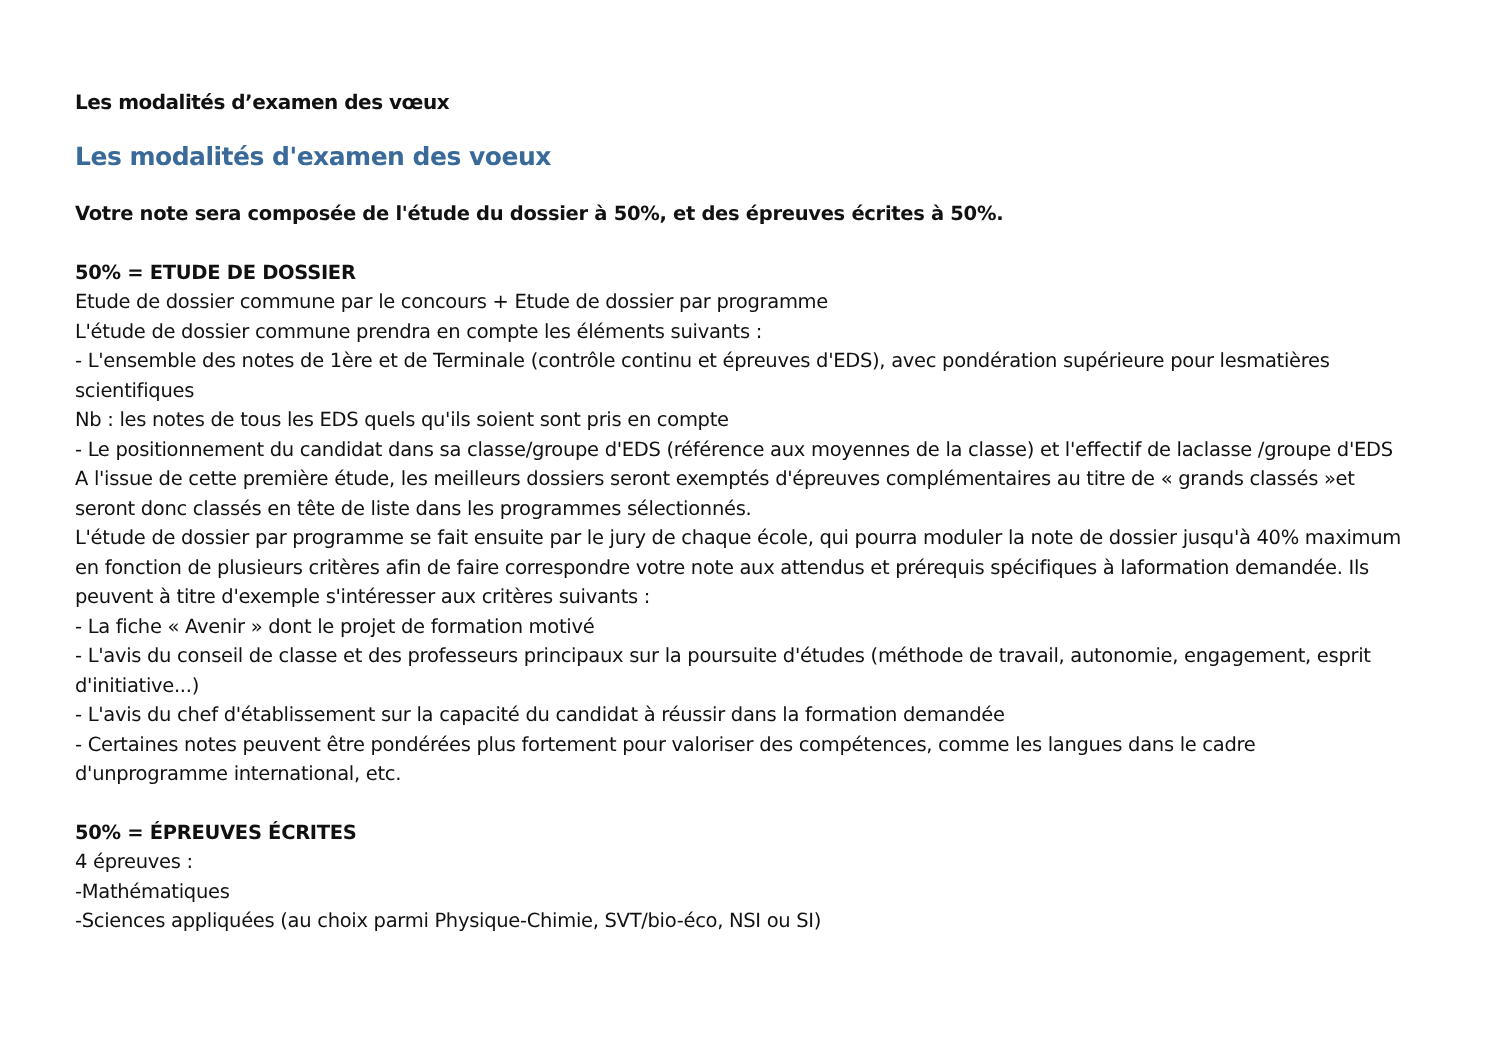Les modalités d’examen des vœux
Les modalités d'examen des voeux
Votre note sera composée de l'étude du dossier à 50%, et des épreuves écrites à 50%.
50% = ETUDE DE DOSSIER
Etude de dossier commune par le concours + Etude de dossier par programme
L'étude de dossier commune prendra en compte les éléments suivants :
- L'ensemble des notes de 1ère et de Terminale (contrôle continu et épreuves d'EDS), avec pondération supérieure pour lesmatières scientifiques
Nb : les notes de tous les EDS quels qu'ils soient sont pris en compte
- Le positionnement du candidat dans sa classe/groupe d'EDS (référence aux moyennes de la classe) et l'effectif de laclasse /groupe d'EDS
A l'issue de cette première étude, les meilleurs dossiers seront exemptés d'épreuves complémentaires au titre de « grands classés »et seront donc classés en tête de liste dans les programmes sélectionnés.
L'étude de dossier par programme se fait ensuite par le jury de chaque école, qui pourra moduler la note de dossier jusqu'à 40% maximum en fonction de plusieurs critères afin de faire correspondre votre note aux attendus et prérequis spécifiques à laformation demandée. Ils peuvent à titre d'exemple s'intéresser aux critères suivants :
- La fiche « Avenir » dont le projet de formation motivé
- L'avis du conseil de classe et des professeurs principaux sur la poursuite d'études (méthode de travail, autonomie, engagement, esprit d'initiative...)
- L'avis du chef d'établissement sur la capacité du candidat à réussir dans la formation demandée
- Certaines notes peuvent être pondérées plus fortement pour valoriser des compétences, comme les langues dans le cadre d'unprogramme international, etc.
50% = ÉPREUVES ÉCRITES
4 épreuves :
-Mathématiques
-Sciences appliquées (au choix parmi Physique-Chimie, SVT/bio-éco, NSI ou SI)